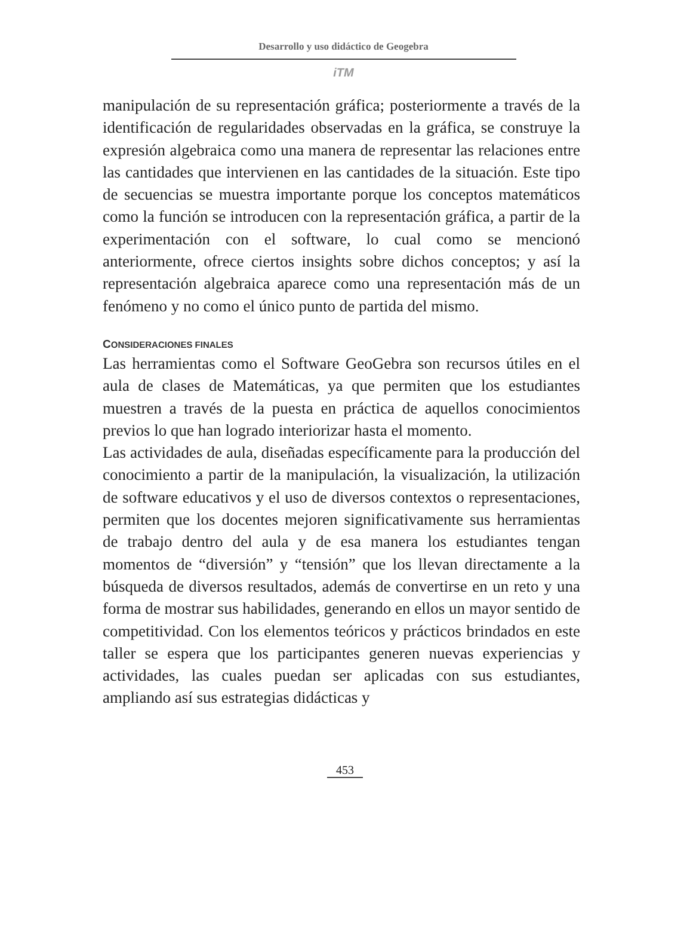Desarrollo y uso didáctico de Geogebra
iTM
manipulación de su representación gráfica; posteriormente a través de la identificación de regularidades observadas en la gráfica, se construye la expresión algebraica como una manera de representar las relaciones entre las cantidades que intervienen en las cantidades de la situación. Este tipo de secuencias se muestra importante porque los conceptos matemáticos como la función se introducen con la representación gráfica, a partir de la experimentación con el software, lo cual como se mencionó anteriormente, ofrece ciertos insights sobre dichos conceptos; y así la representación algebraica aparece como una representación más de un fenómeno y no como el único punto de partida del mismo.
CONSIDERACIONES FINALES
Las herramientas como el Software GeoGebra son recursos útiles en el aula de clases de Matemáticas, ya que permiten que los estudiantes muestren a través de la puesta en práctica de aquellos conocimientos previos lo que han logrado interiorizar hasta el momento.
Las actividades de aula, diseñadas específicamente para la producción del conocimiento a partir de la manipulación, la visualización, la utilización de software educativos y el uso de diversos contextos o representaciones, permiten que los docentes mejoren significativamente sus herramientas de trabajo dentro del aula y de esa manera los estudiantes tengan momentos de “diversión” y “tensión” que los llevan directamente a la búsqueda de diversos resultados, además de convertirse en un reto y una forma de mostrar sus habilidades, generando en ellos un mayor sentido de competitividad. Con los elementos teóricos y prácticos brindados en este taller se espera que los participantes generen nuevas experiencias y actividades, las cuales puedan ser aplicadas con sus estudiantes, ampliando así sus estrategias didácticas y
453